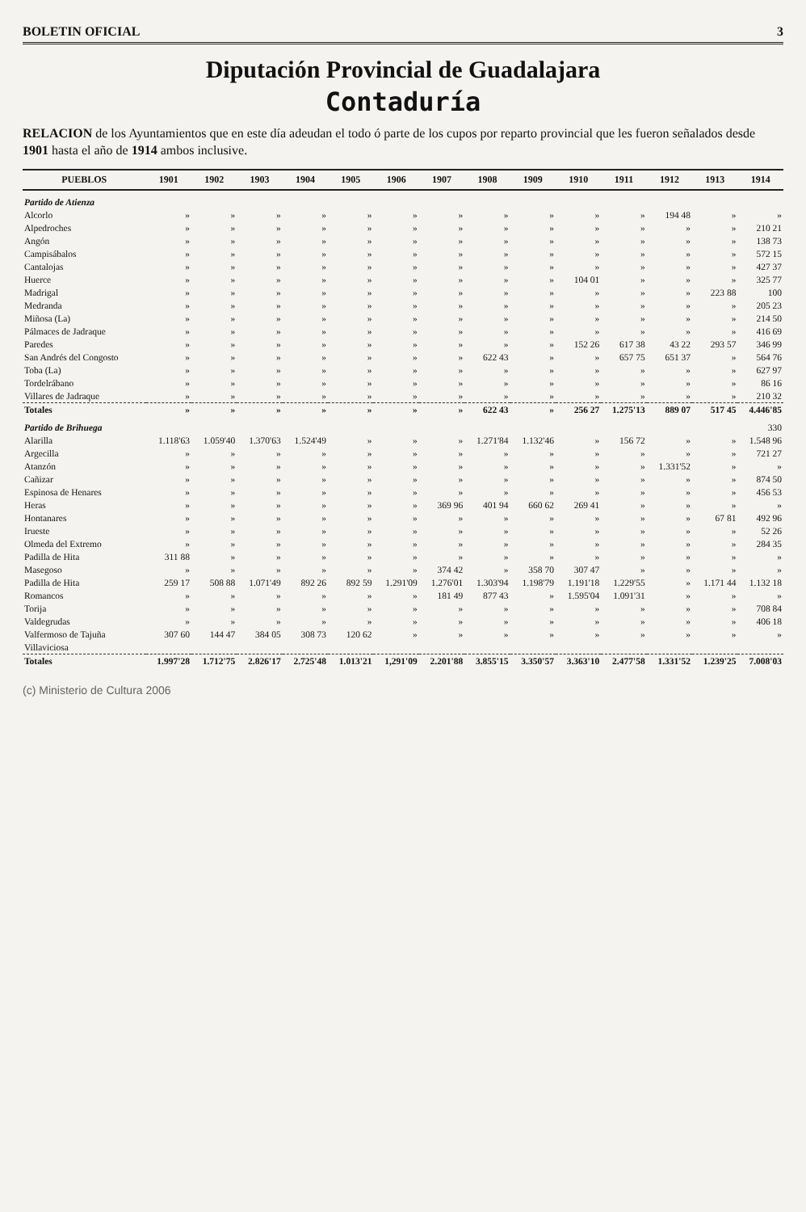BOLETIN OFICIAL 3
Diputación Provincial de Guadalajara
Contaduría
RELACION de los Ayuntamientos que en este día adeudan el todo ó parte de los cupos por reparto provincial que les fueron señalados desde 1901 hasta el año de 1914 ambos inclusive.
| PUEBLOS | 1901 | 1902 | 1903 | 1904 | 1905 | 1906 | 1907 | 1908 | 1909 | 1910 | 1911 | 1912 | 1913 | 1914 |
| --- | --- | --- | --- | --- | --- | --- | --- | --- | --- | --- | --- | --- | --- | --- |
| Partido de Atienza | | | | | | | | | | | | | | |
| Alcorlo | » | » | » | » | » | » | » | » | » | » | » | 194 48 | » | » |
| Alpedroches | » | » | » | » | » | » | » | » | » | » | » | » | » | 210 21 |
| Angón | » | » | » | » | » | » | » | » | » | » | » | » | » | 138 73 |
| Campisábalos | » | » | » | » | » | » | » | » | » | » | » | » | » | 572 15 |
| Cantalojas | » | » | » | » | » | » | » | » | » | » | » | » | » | 427 37 |
| Huerce | » | » | » | » | » | » | » | » | » | 104 01 | » | » | » | 325 77 |
| Madrigal | » | » | » | » | » | » | » | » | » | » | » | » | 223 88 | 100 |
| Medranda | » | » | » | » | » | » | » | » | » | » | » | » | » | 205 23 |
| Miñosa (La) | » | » | » | » | » | » | » | » | » | » | » | » | » | 214 50 |
| Pálmaces de Jadraque | » | » | » | » | » | » | » | » | » | » | » | » | » | 416 69 |
| Paredes | » | » | » | » | » | » | » | » | » | 152 26 | 617 38 | 43 22 | 293 57 | 346 99 |
| San Andrés del Congosto | » | » | » | » | » | » | » | 622 43 | » | » | 657 75 | 651 37 | » | 564 76 |
| Toba (La) | » | » | » | » | » | » | » | » | » | » | » | » | » | 627 97 |
| Tordelrábano | » | » | » | » | » | » | » | » | » | » | » | » | » | 86 16 |
| Villares de Jadraque | » | » | » | » | » | » | » | » | » | » | » | » | » | 210 32 |
| Totales | » | » | » | » | » | » | » | 622 43 | » | 256 27 | 1.275'13 | 889 07 | 517 45 | 4.446'85 |
| Partido de Brihuega | | | | | | | | | | | | | | 330 |
| Alarilla | 1.118'63 | 1.059'40 | 1.370'63 | 1.524'49 | » | » | » | 1.271'84 | 1.132'46 | » | 156 72 | » | » | 1.548 96 |
| Argecilla | » | » | » | » | » | » | » | » | » | » | » | » | » | 721 27 |
| Atanzón | » | » | » | » | » | » | » | » | » | » | » | 1.331'52 | » | » |
| Cañizar | » | » | » | » | » | » | » | » | » | » | » | » | » | 874 50 |
| Espinosa de Henares | » | » | » | » | » | » | » | » | » | » | » | » | » | 456 53 |
| Heras | » | » | » | » | » | » | 369 96 | 401 94 | 660 62 | 269 41 | » | » | » | » |
| Hontanares | » | » | » | » | » | » | » | » | » | » | » | » | 67 81 | 492 96 |
| Irueste | » | » | » | » | » | » | » | » | » | » | » | » | » | 52 26 |
| Olmeda del Extremo | » | » | » | » | » | » | » | » | » | » | » | » | » | 284 35 |
| Padilla de Hita | 311 88 | » | » | » | » | » | » | » | » | » | » | » | » | » |
| Masegoso | » | » | » | » | » | » | 374 42 | » | 358 70 | 307 47 | » | » | » | » |
| Padilla de Hita | 259 17 | 508 88 | 1.071'49 | 892 26 | 892 59 | 1.291'09 | 1.276'01 | 1.303'94 | 1.198'79 | 1.191'18 | 1.229'55 | » | 1.171 44 | 1.132 18 |
| Romancos | » | » | » | » | » | » | 181 49 | 877 43 | » | 1.595'04 | 1.091'31 | » | » | » |
| Torija | » | » | » | » | » | » | » | » | » | » | » | » | » | 708 84 |
| Valdegrudas | » | » | » | » | » | » | » | » | » | » | » | » | » | 406 18 |
| Valfermoso de Tajuña | 307 60 | 144 47 | 384 05 | 308 73 | 120 62 | » | » | » | » | » | » | » | » | » |
| Villaviciosa | | | | | | | | | | | | | | |
| Totales | 1.997'28 | 1.712'75 | 2.826'17 | 2.725'48 | 1.013'21 | 1,291'09 | 2.201'88 | 3.855'15 | 3.350'57 | 3.363'10 | 2.477'58 | 1.331'52 | 1.239'25 | 7.008'03 |
(c) Ministerio de Cultura 2006